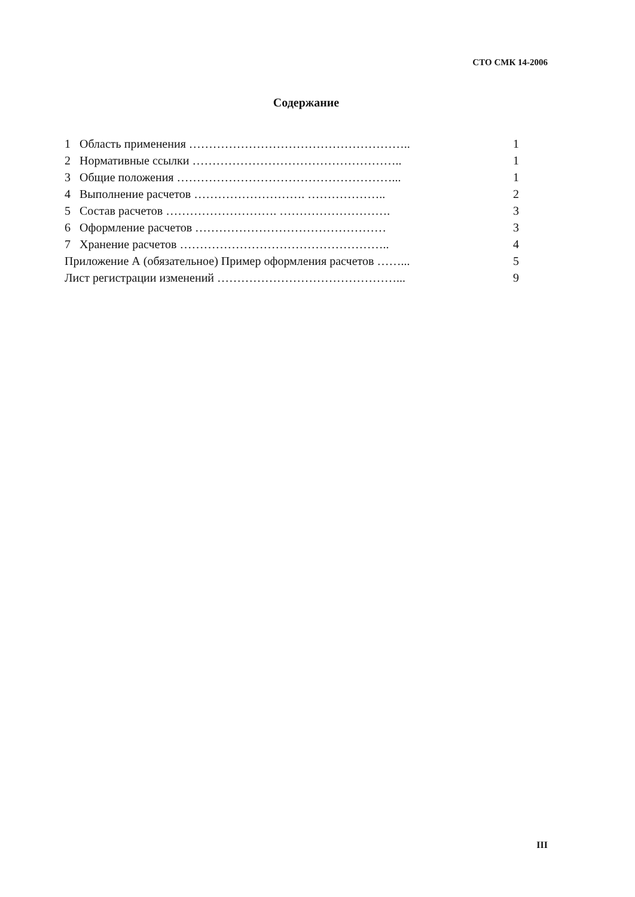СТО СМК 14-2006
Содержание
1 Область применения ……………………………………………….. 1
2 Нормативные ссылки …………………………………………….. 1
3 Общие положения ………………………………………………... 1
4 Выполнение расчетов ………………………. ……………….. 2
5 Состав расчетов ………………………. ………………………. 3
6 Оформление расчетов ………………………………………… 3
7 Хранение расчетов …………………………………………….. 4
Приложение А (обязательное) Пример оформления расчетов ……... 5
Лист регистрации изменений ………………………………………... 9
III